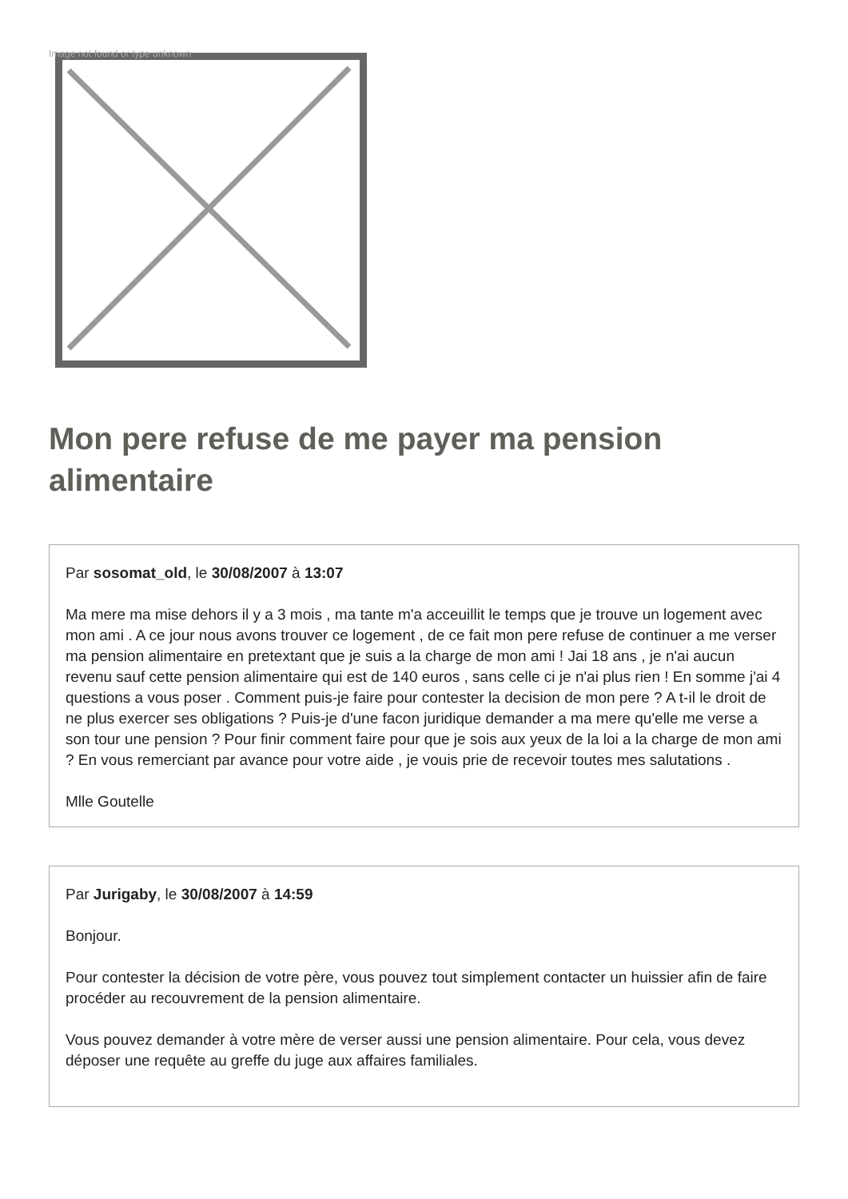Image not found or type unknown
Mon pere refuse de me payer ma pension alimentaire
Par sosomat_old, le 30/08/2007 à 13:07
Ma mere ma mise dehors il y a 3 mois , ma tante m'a acceuillit le temps que je trouve un logement avec mon ami . A ce jour nous avons trouver ce logement , de ce fait mon pere refuse de continuer a me verser ma pension alimentaire en pretextant que je suis a la charge de mon ami ! Jai 18 ans , je n'ai aucun revenu sauf cette pension alimentaire qui est de 140 euros , sans celle ci je n'ai plus rien ! En somme j'ai 4 questions a vous poser . Comment puis-je faire pour contester la decision de mon pere ? A t-il le droit de ne plus exercer ses obligations ? Puis-je d'une facon juridique demander a ma mere qu'elle me verse a son tour une pension ? Pour finir comment faire pour que je sois aux yeux de la loi a la charge de mon ami ? En vous remerciant par avance pour votre aide , je vouis prie de recevoir toutes mes salutations .
Mlle Goutelle
Par Jurigaby, le 30/08/2007 à 14:59
Bonjour.
Pour contester la décision de votre père, vous pouvez tout simplement contacter un huissier afin de faire procéder au recouvrement de la pension alimentaire.
Vous pouvez demander à votre mère de verser aussi une pension alimentaire. Pour cela, vous devez déposer une requête au greffe du juge aux affaires familiales.